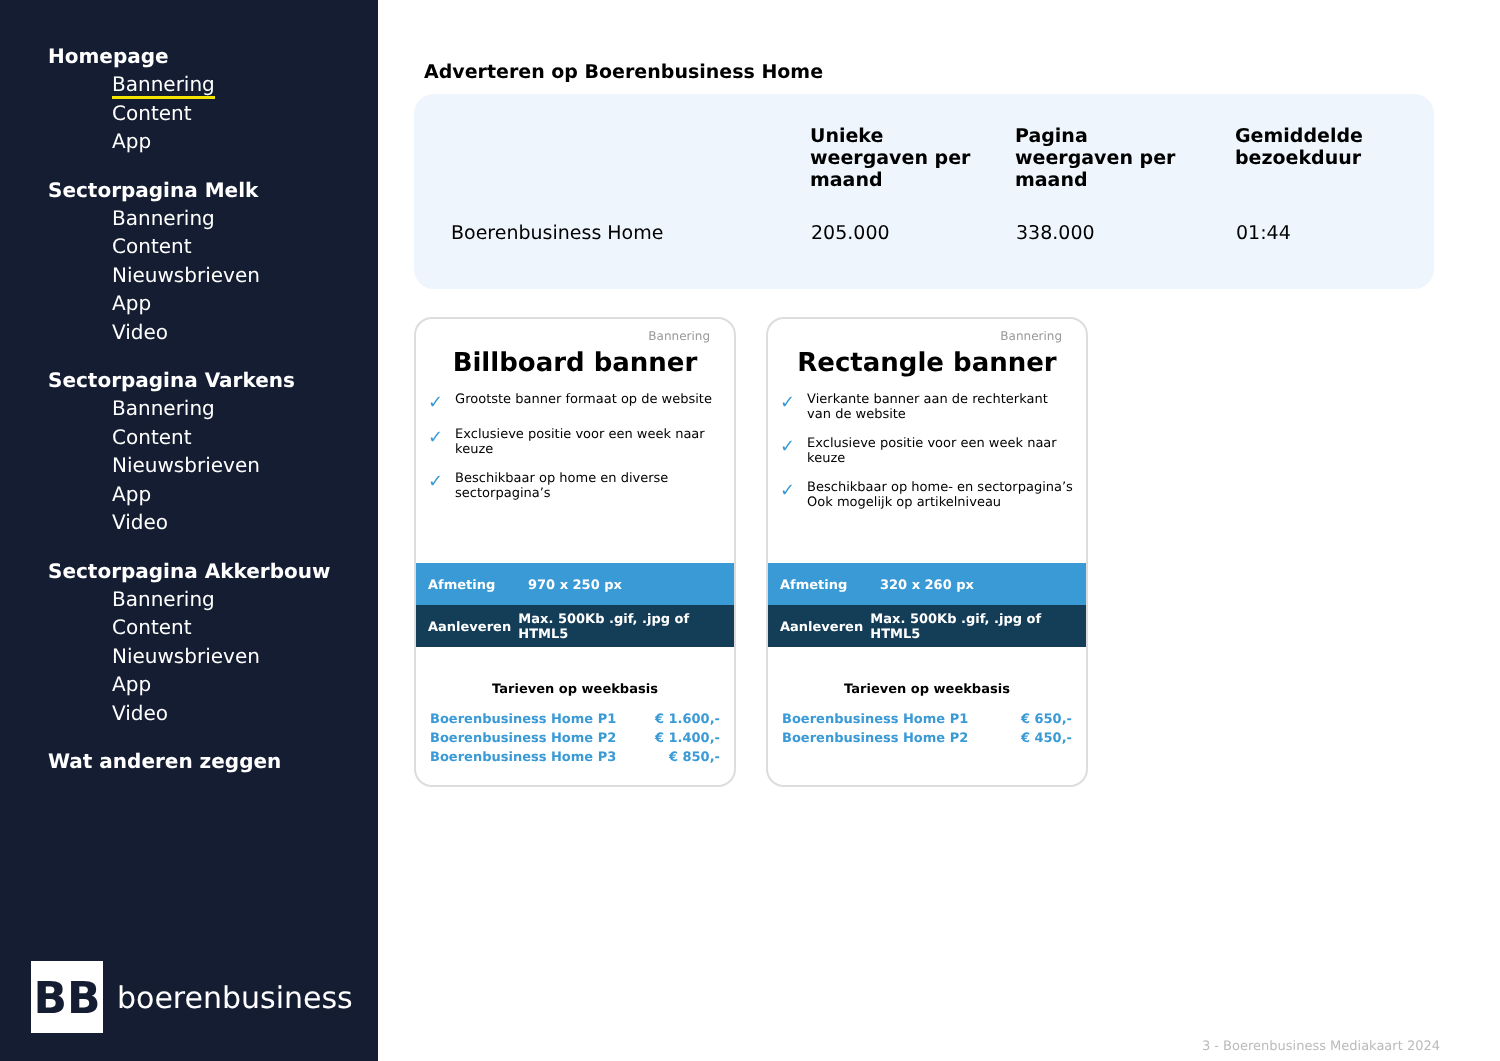Homepage
Bannering
Content
App
Sectorpagina Melk
Bannering
Content
Nieuwsbrieven
App
Video
Sectorpagina Varkens
Bannering
Content
Nieuwsbrieven
App
Video
Sectorpagina Akkerbouw
Bannering
Content
Nieuwsbrieven
App
Video
Wat anderen zeggen
BB
boerenbusiness
Adverteren op Boerenbusiness Home
| | Unieke weergaven per maand | Pagina weergaven per maand | Gemiddelde bezoekduur |
| --- | --- | --- | --- |
| Boerenbusiness Home | 205.000 | 338.000 | 01:44 |
Bannering
Billboard banner
✓ Grootste banner formaat op de website
✓ Exclusieve positie voor een week naar keuze
✓ Beschikbaar op home en diverse sectorpagina’s
Afmeting 970 x 250 px
Aanleveren Max. 500Kb .gif, .jpg of HTML5
Tarieven op weekbasis
| Boerenbusiness Home P1 | € 1.600,- |
| Boerenbusiness Home P2 | € 1.400,- |
| Boerenbusiness Home P3 | € 850,- |
Bannering
Rectangle banner
✓ Vierkante banner aan de rechterkant van de website
✓ Exclusieve positie voor een week naar keuze
✓ Beschikbaar op home- en sectorpagina’s Ook mogelijk op artikelniveau
Afmeting 320 x 260 px
Aanleveren Max. 500Kb .gif, .jpg of HTML5
Tarieven op weekbasis
| Boerenbusiness Home P1 | € 650,- |
| Boerenbusiness Home P2 | € 450,- |
3 - Boerenbusiness Mediakaart 2024